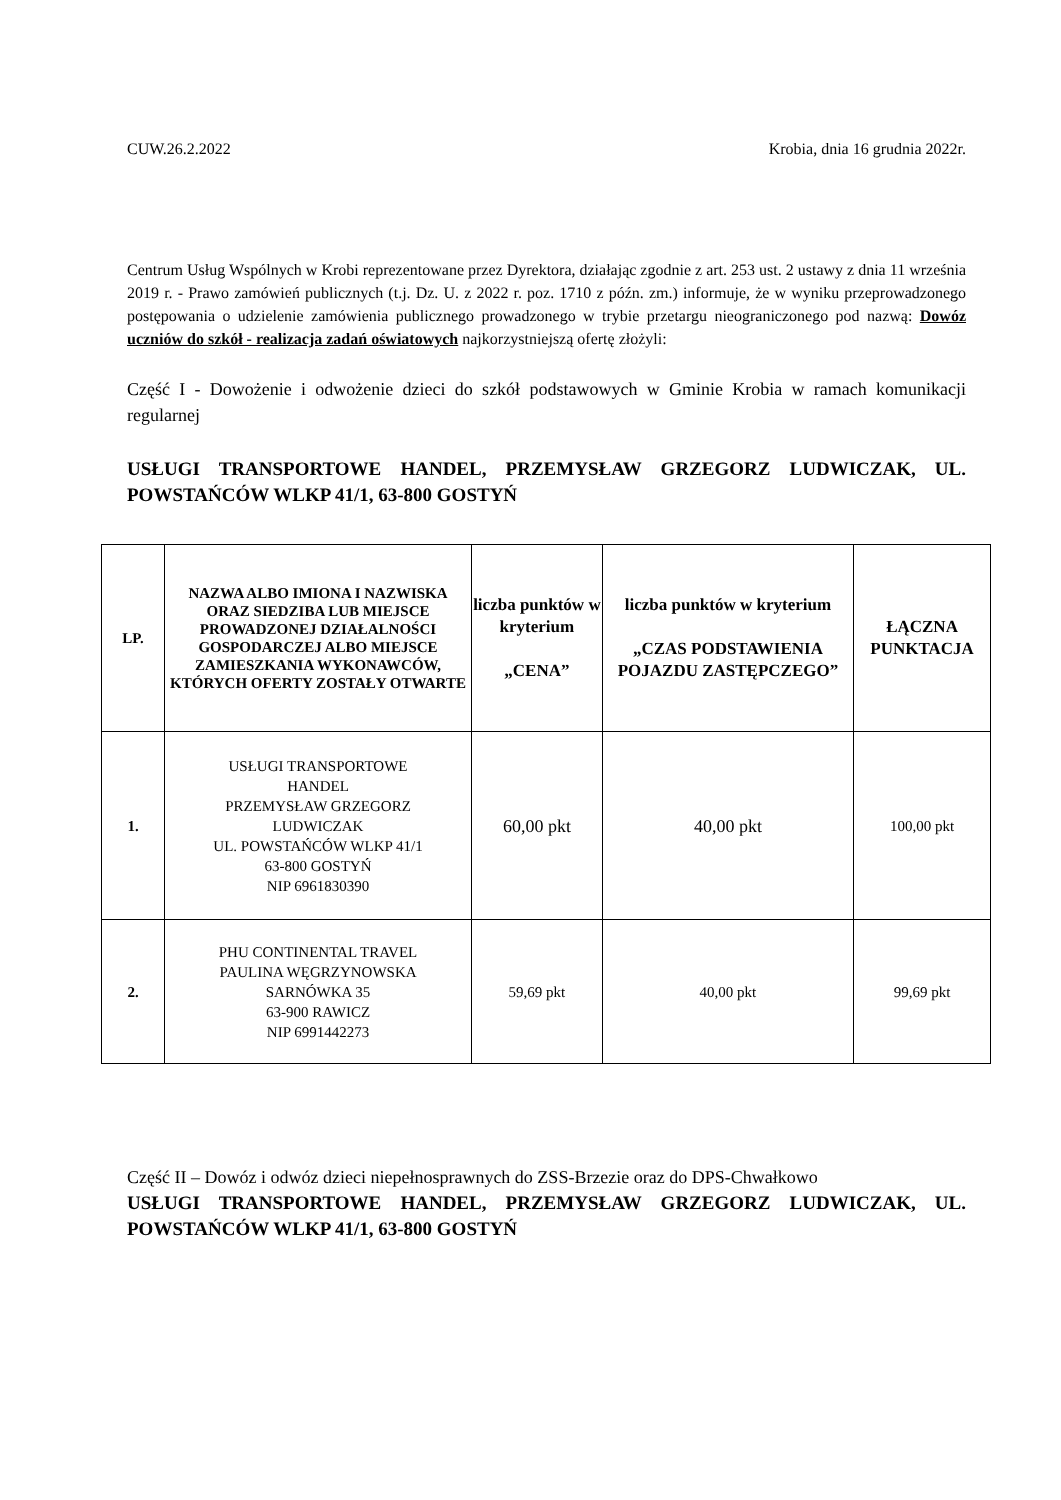CUW.26.2.2022 Krobia, dnia 16 grudnia 2022r.
Centrum Usług Wspólnych w Krobi reprezentowane przez Dyrektora, działając zgodnie z art. 253 ust. 2 ustawy z dnia 11 września 2019 r. - Prawo zamówień publicznych (t.j. Dz. U. z 2022 r. poz. 1710 z późn. zm.) informuje, że w wyniku przeprowadzonego postępowania o udzielenie zamówienia publicznego prowadzonego w trybie przetargu nieograniczonego pod nazwą: Dowóz uczniów do szkół - realizacja zadań oświatowych najkorzystniejszą ofertę złożyli:
Część I - Dowożenie i odwożenie dzieci do szkół podstawowych w Gminie Krobia w ramach komunikacji regularnej
USŁUGI TRANSPORTOWE HANDEL, PRZEMYSŁAW GRZEGORZ LUDWICZAK, UL. POWSTAŃCÓW WLKP 41/1, 63-800 GOSTYŃ
| LP. | NAZWA ALBO IMIONA I NAZWISKA ORAZ SIEDZIBA LUB MIEJSCE PROWADZONEJ DZIAŁALNOŚCI GOSPODARCZEJ ALBO MIEJSCE ZAMIESZKANIA WYKONAWCÓW, KTÓRYCH OFERTY ZOSTAŁY OTWARTE | liczba punktów w kryterium „CENA” | liczba punktów w kryterium „CZAS PODSTAWIENIA POJAZDU ZASTĘPCZEGO” | ŁĄCZNA PUNKTACJA |
| --- | --- | --- | --- | --- |
| 1. | USŁUGI TRANSPORTOWE HANDEL PRZEMYSŁAW GRZEGORZ LUDWICZAK UL. POWSTAŃCÓW WLKP 41/1 63-800 GOSTYŃ NIP 6961830390 | 60,00 pkt | 40,00 pkt | 100,00 pkt |
| 2. | PHU CONTINENTAL TRAVEL PAULINA WĘGRZYNOWSKA SARNÓWKA 35 63-900 RAWICZ NIP 6991442273 | 59,69 pkt | 40,00 pkt | 99,69 pkt |
Część II – Dowóz i odwóz dzieci niepełnosprawnych do ZSS-Brzezie oraz do DPS-Chwałkowo
USŁUGI TRANSPORTOWE HANDEL, PRZEMYSŁAW GRZEGORZ LUDWICZAK, UL. POWSTAŃCÓW WLKP 41/1, 63-800 GOSTYŃ